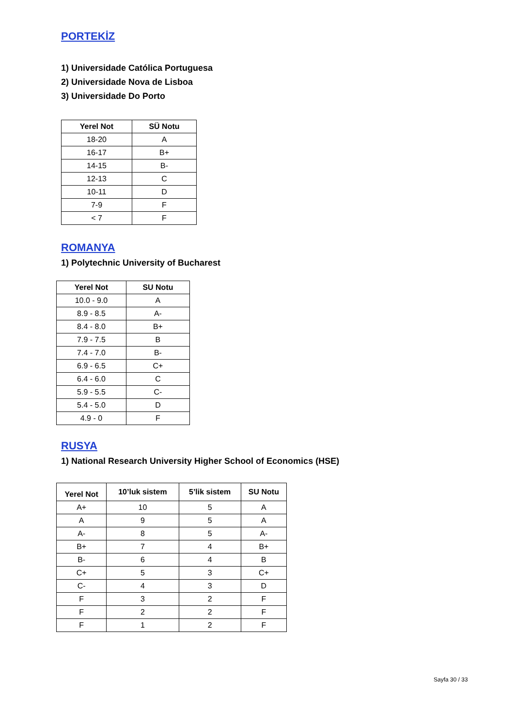PORTEKİZ
1) Universidade Católica Portuguesa
2) Universidade Nova de Lisboa
3) Universidade Do Porto
| Yerel Not | SÜ Notu |
| --- | --- |
| 18-20 | A |
| 16-17 | B+ |
| 14-15 | B- |
| 12-13 | C |
| 10-11 | D |
| 7-9 | F |
| < 7 | F |
ROMANYA
1) Polytechnic University of Bucharest
| Yerel Not | SU Notu |
| --- | --- |
| 10.0 - 9.0 | A |
| 8.9 - 8.5 | A- |
| 8.4 - 8.0 | B+ |
| 7.9 - 7.5 | B |
| 7.4 - 7.0 | B- |
| 6.9 - 6.5 | C+ |
| 6.4 - 6.0 | C |
| 5.9 - 5.5 | C- |
| 5.4 - 5.0 | D |
| 4.9 - 0 | F |
RUSYA
1) National Research University Higher School of Economics (HSE)
| Yerel Not | 10’luk sistem | 5’lik sistem | SU Notu |
| --- | --- | --- | --- |
| A+ | 10 | 5 | A |
| A | 9 | 5 | A |
| A- | 8 | 5 | A- |
| B+ | 7 | 4 | B+ |
| B- | 6 | 4 | B |
| C+ | 5 | 3 | C+ |
| C- | 4 | 3 | D |
| F | 3 | 2 | F |
| F | 2 | 2 | F |
| F | 1 | 2 | F |
Sayfa 30 / 33